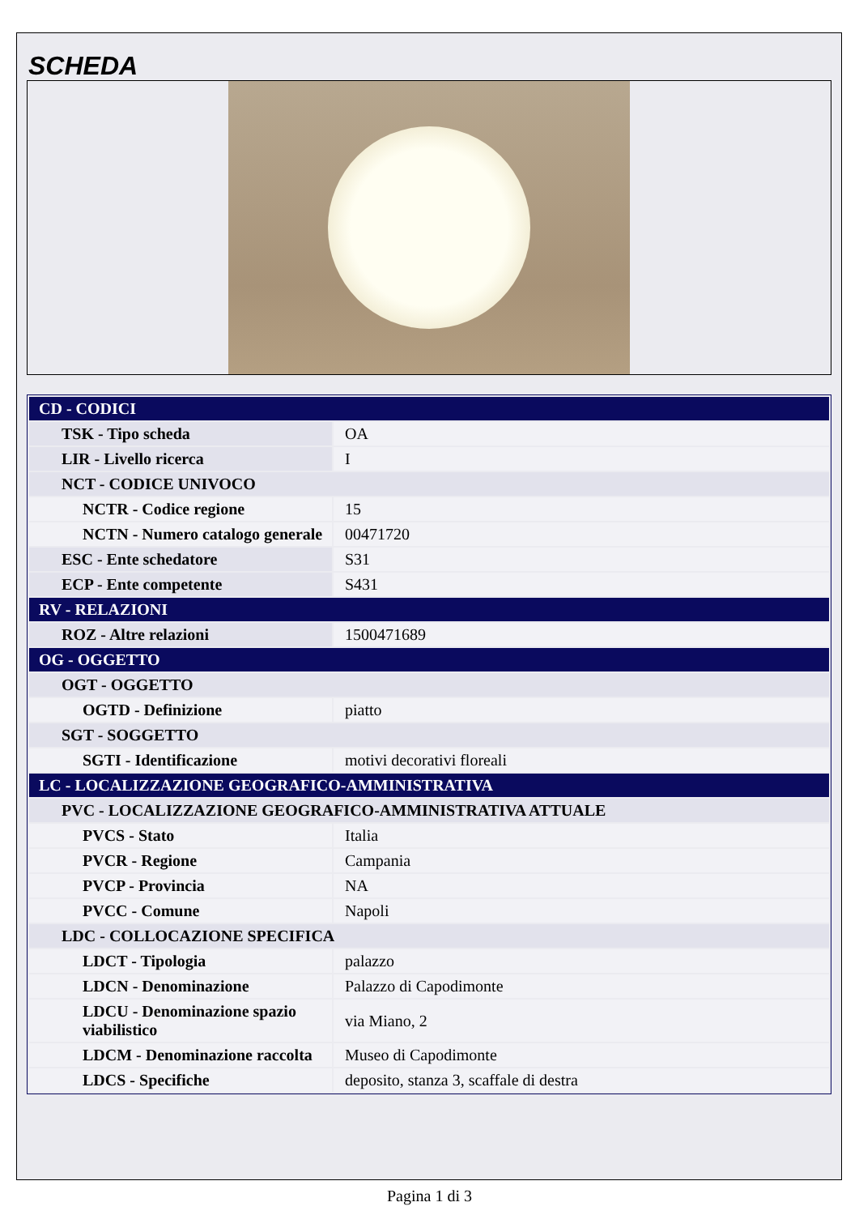SCHEDA
| CD - CODICI | |
| TSK - Tipo scheda | OA |
| LIR - Livello ricerca | I |
| NCT - CODICE UNIVOCO | |
| NCTR - Codice regione | 15 |
| NCTN - Numero catalogo generale | 00471720 |
| ESC - Ente schedatore | S31 |
| ECP - Ente competente | S431 |
| RV - RELAZIONI | |
| ROZ - Altre relazioni | 1500471689 |
| OG - OGGETTO | |
| OGT - OGGETTO | |
| OGTD - Definizione | piatto |
| SGT - SOGGETTO | |
| SGTI - Identificazione | motivi decorativi floreali |
| LC - LOCALIZZAZIONE GEOGRAFICO-AMMINISTRATIVA | |
| PVC - LOCALIZZAZIONE GEOGRAFICO-AMMINISTRATIVA ATTUALE | |
| PVCS - Stato | Italia |
| PVCR - Regione | Campania |
| PVCP - Provincia | NA |
| PVCC - Comune | Napoli |
| LDC - COLLOCAZIONE SPECIFICA | |
| LDCT - Tipologia | palazzo |
| LDCN - Denominazione | Palazzo di Capodimonte |
| LDCU - Denominazione spazio viabilistico | via Miano, 2 |
| LDCM - Denominazione raccolta | Museo di Capodimonte |
| LDCS - Specifiche | deposito, stanza 3, scaffale di destra |
Pagina 1 di 3